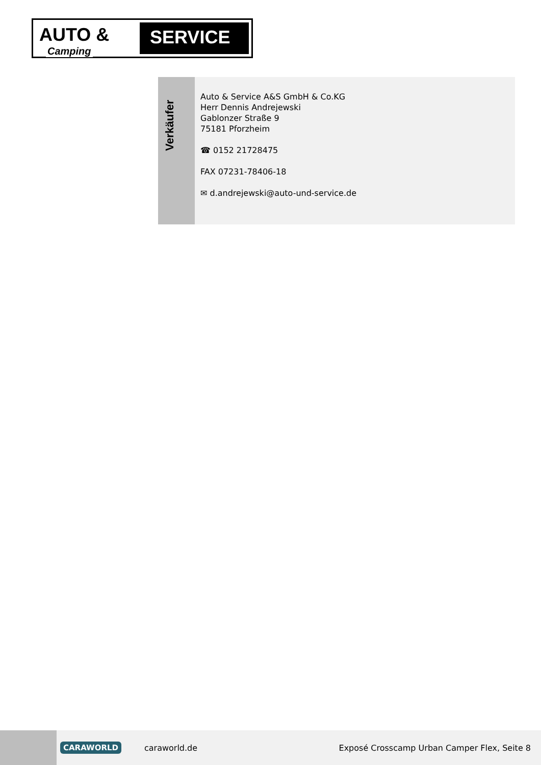AUTO &
SERVICE
Camping
Verkäufer
Auto & Service A&S GmbH & Co.KG
Herr Dennis Andrejewski
Gablonzer Straße 9
75181 Pforzheim
☎ 0152 21728475
FAX 07231-78406-18
✉ d.andrejewski@auto-und-service.de
CARAWORLD caraworld.de Exposé Crosscamp Urban Camper Flex, Seite 8